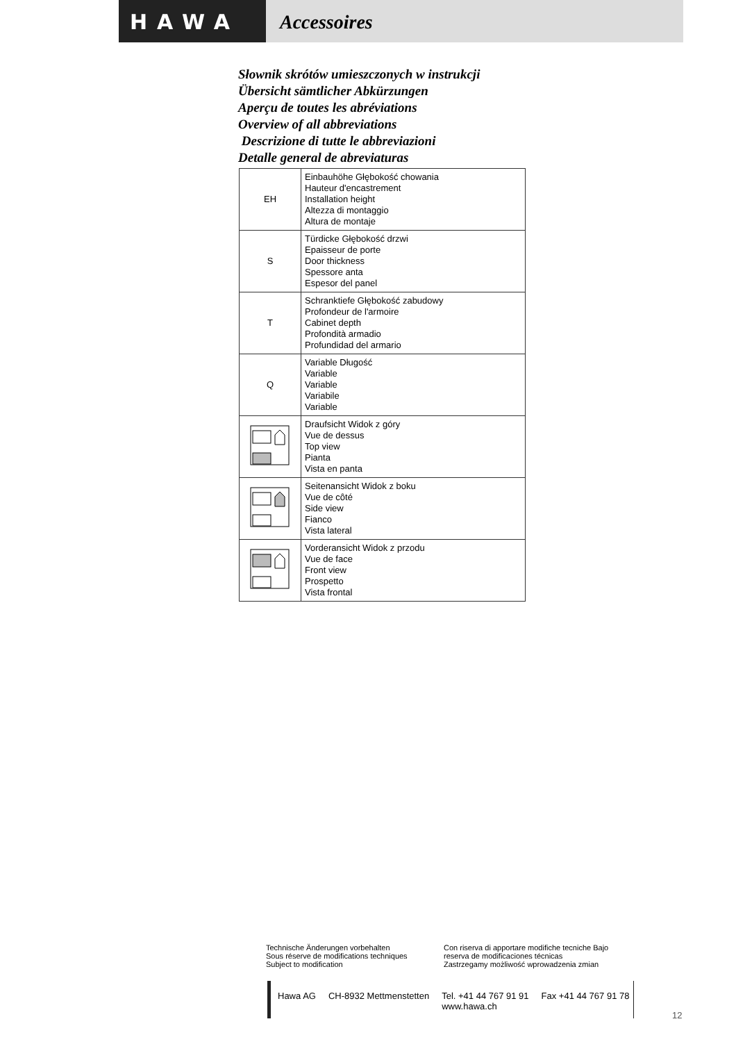HAWA Accessoires
Słownik skrótów umieszczonych w instrukcji
Übersicht sämtlicher Abkürzungen
Aperçu de toutes les abréviations
Overview of all abbreviations
Descrizione di tutte le abbreviazioni
Detalle general de abreviaturas
| EH | Einbauhöhe Głębokość chowania Hauteur d'encastrement Installation height Altezza di montaggio Altura de montaje |
| S | Türdicke Głębokość drzwi Epaisseur de porte Door thickness Spessore anta Espesor del panel |
| T | Schranktiefe Głębokość zabudowy Profondeur de l'armoire Cabinet depth Profondità armadio Profundidad del armario |
| Q | Variable Długość Variable Variable Variabile Variable |
| | Draufsicht Widok z góry Vue de dessus Top view Pianta Vista en panta |
| | Seitenansicht Widok z boku Vue de côté Side view Fianco Vista lateral |
| | Vorderansicht Widok z przodu Vue de face Front view Prospetto Vista frontal |
Technische Änderungen vorbehalten
Sous réserve de modifications techniques
Subject to modification
Con riserva di apportare modifiche tecniche Bajo
reserva de modificaciones técnicas
Zastrzegamy możliwość wprowadzenia zmian
Hawa AG CH-8932 Mettmenstetten Tel. +41 44 767 91 91
www.hawa.ch Fax +41 44 767 91 78
12